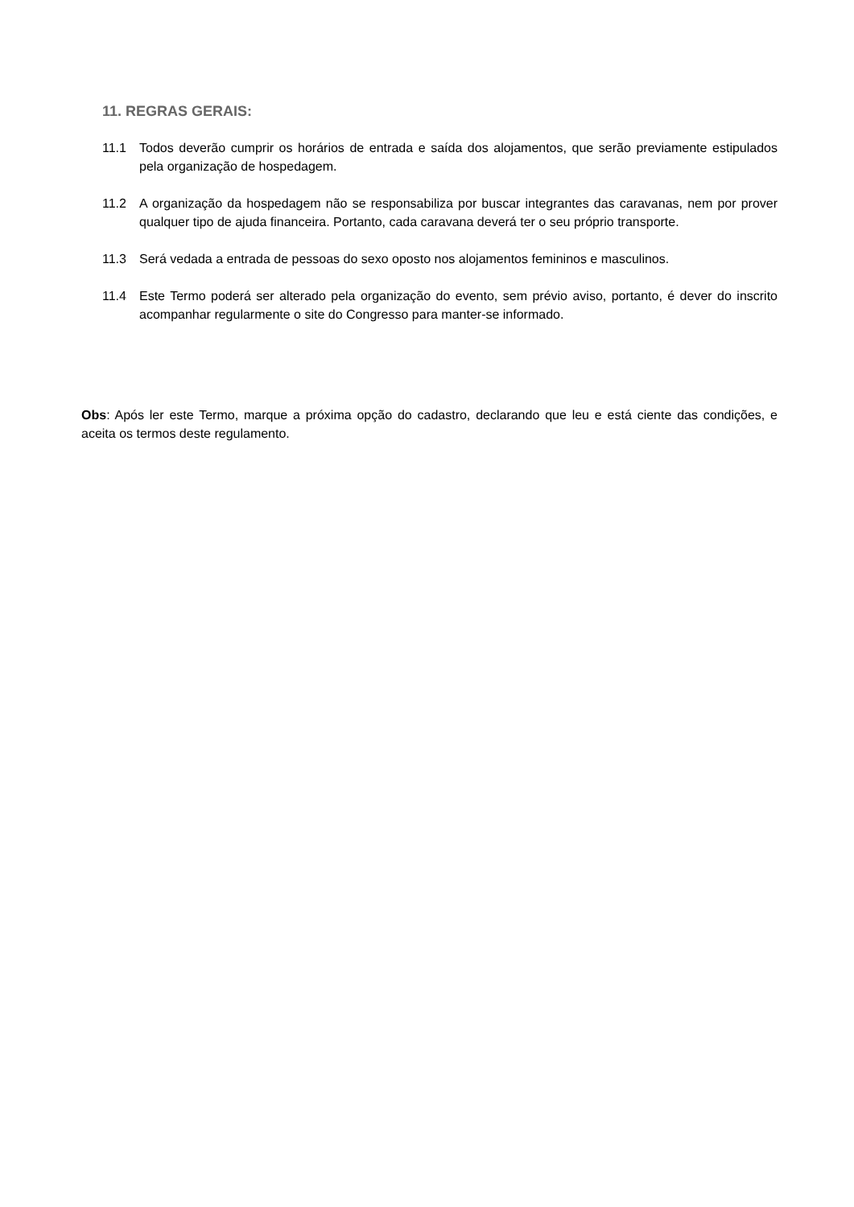11. REGRAS GERAIS:
11.1 Todos deverão cumprir os horários de entrada e saída dos alojamentos, que serão previamente estipulados pela organização de hospedagem.
11.2 A organização da hospedagem não se responsabiliza por buscar integrantes das caravanas, nem por prover qualquer tipo de ajuda financeira. Portanto, cada caravana deverá ter o seu próprio transporte.
11.3 Será vedada a entrada de pessoas do sexo oposto nos alojamentos femininos e masculinos.
11.4 Este Termo poderá ser alterado pela organização do evento, sem prévio aviso, portanto, é dever do inscrito acompanhar regularmente o site do Congresso para manter-se informado.
Obs: Após ler este Termo, marque a próxima opção do cadastro, declarando que leu e está ciente das condições, e aceita os termos deste regulamento.